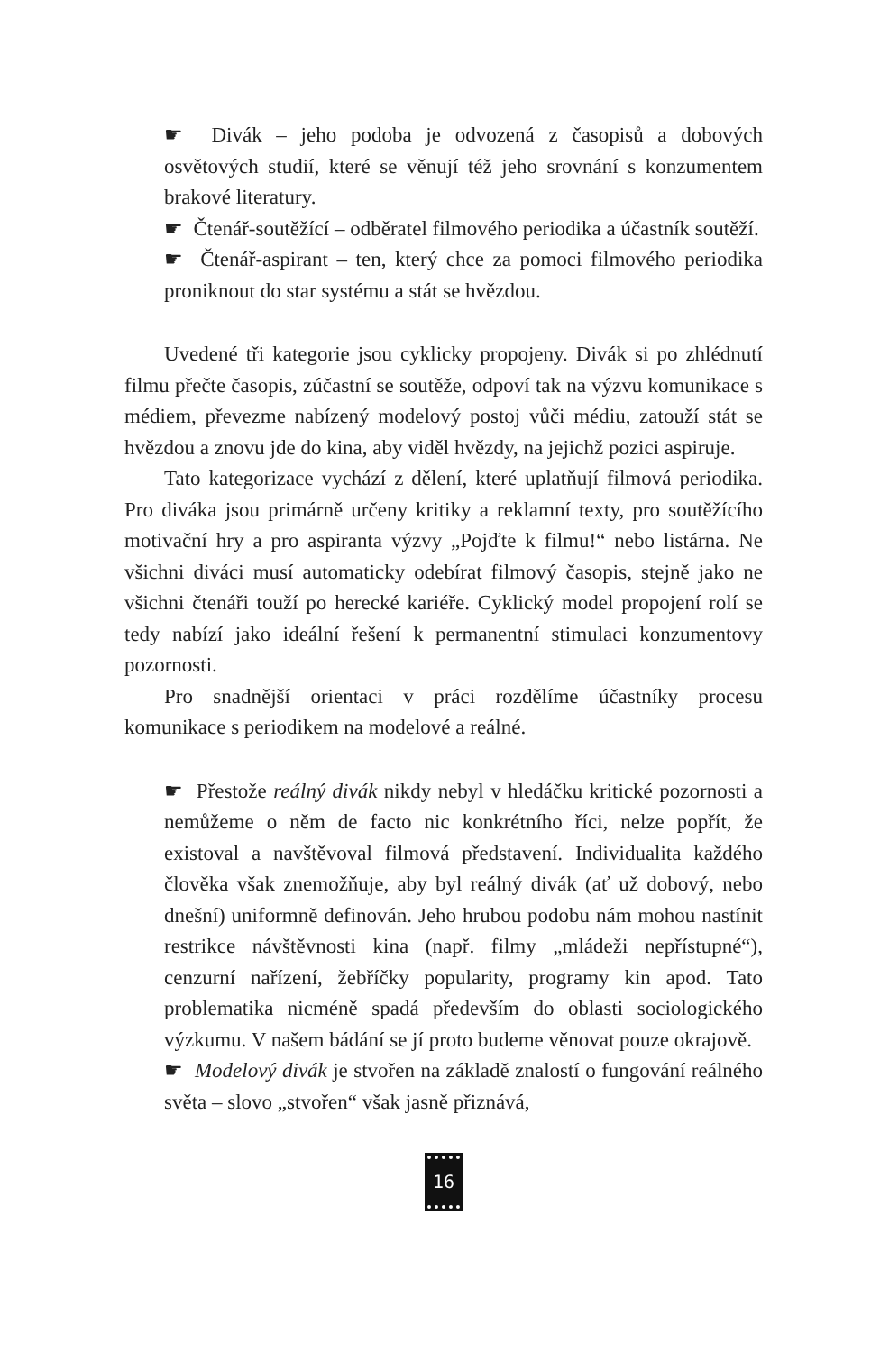☛ Divák – jeho podoba je odvozená z časopisů a dobových osvětových studií, které se věnují též jeho srovnání s konzumentem brakové literatury.
☛ Čtenář-soutěžící – odběratel filmového periodika a účastník soutěží.
☛ Čtenář-aspirant – ten, který chce za pomoci filmového periodika proniknout do star systému a stát se hvězdou.
Uvedené tři kategorie jsou cyklicky propojeny. Divák si po zhlédnutí filmu přečte časopis, zúčastní se soutěže, odpoví tak na výzvu komunikace s médiem, převezme nabízený modelový postoj vůči médiu, zatouží stát se hvězdou a znovu jde do kina, aby viděl hvězdy, na jejichž pozici aspiruje.
Tato kategorizace vychází z dělení, které uplatňují filmová periodika. Pro diváka jsou primárně určeny kritiky a reklamní texty, pro soutěžícího motivační hry a pro aspiranta výzvy „Pojďte k filmu!“ nebo listárna. Ne všichni diváci musí automaticky odebírat filmový časopis, stejně jako ne všichni čtenáři touží po herecké kariéře. Cyklický model propojení rolí se tedy nabízí jako ideální řešení k permanentní stimulaci konzumentovy pozornosti.
Pro snadnější orientaci v práci rozdělíme účastníky procesu komunikace s periodikem na modelové a reálné.
☛ Přestože reálný divák nikdy nebyl v hledáčku kritické pozornosti a nemůžeme o něm de facto nic konkrétního říci, nelze popřít, že existoval a navštěvoval filmová představení. Individualita každého člověka však znemožňuje, aby byl reálný divák (ať už dobový, nebo dnešní) uniformně definován. Jeho hrubou podobu nám mohou nastínit restrikce návštěvnosti kina (např. filmy „mládeži nepřístupné“), cenzurní nařízení, žebříčky popularity, programy kin apod. Tato problematika nicméně spadá především do oblasti sociologického výzkumu. V našem bádání se jí proto budeme věnovat pouze okrajově.
☛ Modelový divák je stvořen na základě znalostí o fungování reálného světa – slovo „stvořen“ však jasně přiznává,
16